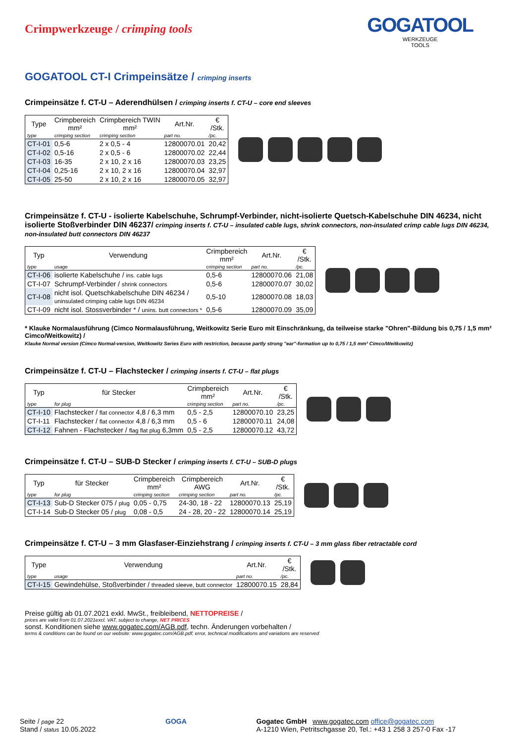Crimpwerkzeuge / crimping tools
GOGATOOL
WERKZEUGE
TOOLS
GOGATOOL CT-I Crimpeinsätze / crimping inserts
Crimpeinsätze f. CT-U – Aderendhülsen / crimping inserts f. CT-U – core end sleeves
| Type | Crimpbereich mm² | Crimpbereich TWIN mm² | Art.Nr. | € /Stk. |
| --- | --- | --- | --- | --- |
| type | crimping section | crimping section | part no. | /pc. |
| CT-I-01 | 0,5-6 | 2 x 0,5 - 4 | 12800070.01 | 20,42 |
| CT-I-02 | 0,5-16 | 2 x 0,5 - 6 | 12800070.02 | 22,44 |
| CT-I-03 | 16-35 | 2 x 10, 2 x 16 | 12800070.03 | 23,25 |
| CT-I-04 | 0,25-16 | 2 x 10, 2 x 16 | 12800070.04 | 32,97 |
| CT-I-05 | 25-50 | 2 x 10, 2 x 16 | 12800070.05 | 32,97 |
Crimpeinsätze f. CT-U - isolierte Kabelschuhe, Schrumpf-Verbinder, nicht-isolierte Quetsch-Kabelschuhe DIN 46234, nicht isolierte Stoßverbinder DIN 46237/ crimping inserts f. CT-U – insulated cable lugs, shrink connectors, non-insulated crimp cable lugs DIN 46234, non-insulated butt connectors DIN 46237
| Typ | Verwendung | Crimpbereich mm² | Art.Nr. | € /Stk. |
| --- | --- | --- | --- | --- |
| type | usage | crimping section | part no. | /pc. |
| CT-I-06 | isolierte Kabelschuhe / ins. cable lugs | 0,5-6 | 12800070.06 | 21,08 |
| CT-I-07 | Schrumpf-Verbinder / shrink connectors | 0,5-6 | 12800070.07 | 30,02 |
| CT-I-08 | nicht isol. Quetschkabelschuhe DIN 46234 / uninsulated crimping cable lugs DIN 46234 | 0,5-10 | 12800070.08 | 18,03 |
| CT-I-09 | nicht isol. Stossverbinder * / unins. butt connectors * | 0,5-6 | 12800070.09 | 35,09 |
* Klauke Normalausführung (Cimco Normalausführung, Weitkowitz Serie Euro mit Einschränkung, da teilweise starke "Ohren"-Bildung bis 0,75 / 1,5 mm² Cimco/Weitkowitz) /
Klauke Normal version (Cimco Normal-version, Weitkowitz Series Euro with restriction, because partly strong "ear"-formation up to 0,75 / 1,5 mm² Cimco/Weitkowitz)
Crimpeinsätze f. CT-U – Flachstecker / crimping inserts f. CT-U – flat plugs
| Typ | für Stecker | Crimpbereich mm² | Art.Nr. | € /Stk. |
| --- | --- | --- | --- | --- |
| type | for plug | crimping section | part no. | /pc. |
| CT-I-10 | Flachstecker / flat connector 4,8 / 6,3 mm | 0,5 - 2,5 | 12800070.10 | 23,25 |
| CT-I-11 | Flachstecker / flat connector 4,8 / 6,3 mm | 0,5 - 6 | 12800070.11 | 24,08 |
| CT-I-12 | Fahnen - Flachstecker / flag flat plug 6,3mm | 0,5 - 2,5 | 12800070.12 | 43,72 |
Crimpeinsätze f. CT-U – SUB-D Stecker / crimping inserts f. CT-U – SUB-D plugs
| Typ | für Stecker | Crimpbereich mm² | Crimpbereich AWG | Art.Nr. | € /Stk. |
| --- | --- | --- | --- | --- | --- |
| type | for plug | crimping section | crimping section | part no. | /pc. |
| CT-I-13 | Sub-D Stecker 075 / plug | 0,05 - 0,75 | 24-30, 18 - 22 | 12800070.13 | 25,19 |
| CT-I-14 | Sub-D Stecker 05 / plug | 0,08 - 0,5 | 24 - 28, 20 - 22 | 12800070.14 | 25,19 |
Crimpeinsätze f. CT-U – 3 mm Glasfaser-Einziehstrang / crimping inserts f. CT-U – 3 mm glass fiber retractable cord
| Type | Verwendung | Art.Nr. | € /Stk. |
| --- | --- | --- | --- |
| type | usage | part no. | /pc. |
| CT-I-15 | Gewindehülse, Stoßverbinder / threaded sleeve, butt connector | 12800070.15 | 28,84 |
Preise gültig ab 01.07.2021 exkl. MwSt., freibleibend, NETTOPREISE /
prices are valid from 01.07.2021excl. VAT, subject to change, NET PRICES
sonst. Konditionen siehe www.gogatec.com/AGB.pdf, techn. Änderungen vorbehalten /
terms & conditions can be found on our website: www.gogatec.com/AGB.pdf; error, technical modifications and variations are reserved
Seite / page 22
Stand / status 10.05.2022
GOGA Gogatec GmbH www.gogatec.com office@gogatec.com
A-1210 Wien, Petritschgasse 20, Tel.: +43 1 258 3 257-0 Fax -17